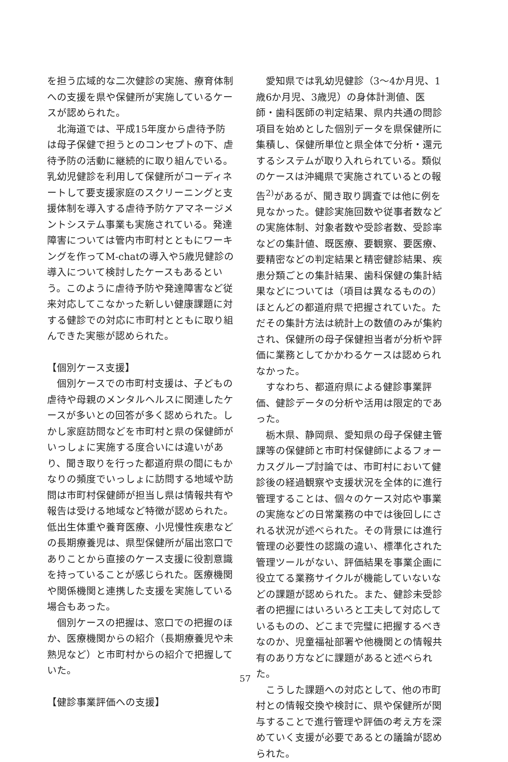を担う広域的な二次健診の実施、療育体制への支援を県や保健所が実施しているケースが認められた。
北海道では、平成15年度から虐待予防は母子保健で担うとのコンセプトの下、虐待予防の活動に継続的に取り組んでいる。乳幼児健診を利用して保健所がコーディネートして要支援家庭のスクリーニングと支援体制を導入する虐待予防ケアマネージメントシステム事業も実施されている。発達障害については管内市町村とともにワーキングを作ってM-chatの導入や5歳児健診の導入について検討したケースもあるという。このように虐待予防や発達障害など従来対応してこなかった新しい健康課題に対する健診での対応に市町村とともに取り組んできた実態が認められた。
【個別ケース支援】
個別ケースでの市町村支援は、子どもの虐待や母親のメンタルヘルスに関連したケースが多いとの回答が多く認められた。しかし家庭訪問などを市町村と県の保健師がいっしょに実施する度合いには違いがあり、聞き取りを行った都道府県の間にもかなりの頻度でいっしょに訪問する地域や訪問は市町村保健師が担当し県は情報共有や報告は受ける地域など特徴が認められた。低出生体重や養育医療、小児慢性疾患などの長期療養児は、県型保健所が届出窓口でありことから直接のケース支援に役割意識を持っていることが感じられた。医療機関や関係機関と連携した支援を実施している場合もあった。
個別ケースの把握は、窓口での把握のほか、医療機関からの紹介（長期療養児や未熟児など）と市町村からの紹介で把握していた。
【健診事業評価への支援】
愛知県では乳幼児健診（3～4か月児、1歳6か月児、3歳児）の身体計測値、医師・歯科医師の判定結果、県内共通の問診項目を始めとした個別データを県保健所に集積し、保健所単位と県全体で分析・還元するシステムが取り入れられている。類似のケースは沖縄県で実施されているとの報告<sup>2)</sup>があるが、聞き取り調査では他に例を見なかった。健診実施回数や従事者数などの実施体制、対象者数や受診者数、受診率などの集計値、既医療、要観察、要医療、要精密などの判定結果と精密健診結果、疾患分類ごとの集計結果、歯科保健の集計結果などについては（項目は異なるものの）ほとんどの都道府県で把握されていた。ただその集計方法は統計上の数値のみが集約され、保健所の母子保健担当者が分析や評価に業務としてかかわるケースは認められなかった。
すなわち、都道府県による健診事業評価、健診データの分析や活用は限定的であった。
栃木県、静岡県、愛知県の母子保健主管課等の保健師と市町村保健師によるフォーカスグループ討論では、市町村において健診後の経過観察や支援状況を全体的に進行管理することは、個々のケース対応や事業の実施などの日常業務の中では後回しにされる状況が述べられた。その背景には進行管理の必要性の認識の違い、標準化された管理ツールがない、評価結果を事業企画に役立てる業務サイクルが機能していないなどの課題が認められた。また、健診未受診者の把握にはいろいろと工夫して対応しているものの、どこまで完璧に把握するべきなのか、児童福祉部署や他機関との情報共有のあり方などに課題があると述べられた。
こうした課題への対応として、他の市町村との情報交換や検討に、県や保健所が関与することで進行管理や評価の考え方を深めていく支援が必要であるとの議論が認められた。
57